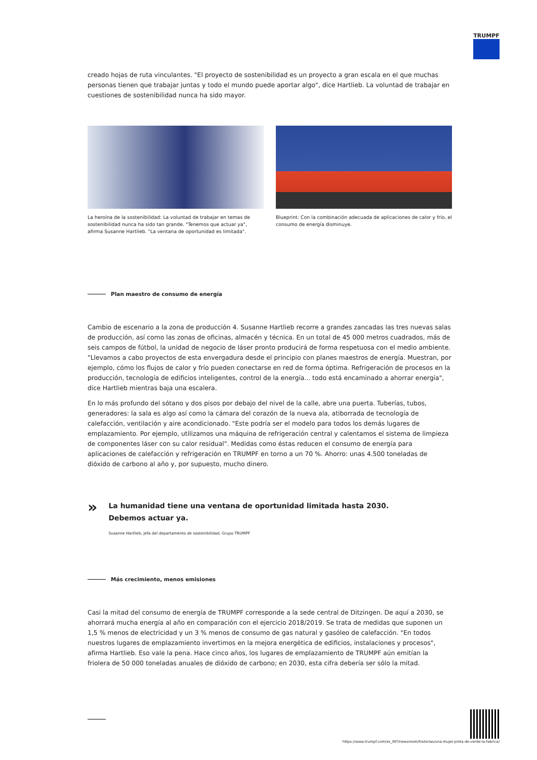TRUMPF
creado hojas de ruta vinculantes. "El proyecto de sostenibilidad es un proyecto a gran escala en el que muchas personas tienen que trabajar juntas y todo el mundo puede aportar algo", dice Hartlieb. La voluntad de trabajar en cuestiones de sostenibilidad nunca ha sido mayor.
La heroína de la sostenibilidad: La voluntad de trabajar en temas de sostenibilidad nunca ha sido tan grande. "Tenemos que actuar ya", afirma Susanne Hartlieb. "La ventana de oportunidad es limitada".
Blueprint: Con la combinación adecuada de aplicaciones de calor y frío, el consumo de energía disminuye.
Plan maestro de consumo de energía
Cambio de escenario a la zona de producción 4. Susanne Hartlieb recorre a grandes zancadas las tres nuevas salas de producción, así como las zonas de oficinas, almacén y técnica. En un total de 45 000 metros cuadrados, más de seis campos de fútbol, la unidad de negocio de láser pronto producirá de forma respetuosa con el medio ambiente. "Llevamos a cabo proyectos de esta envergadura desde el principio con planes maestros de energía. Muestran, por ejemplo, cómo los flujos de calor y frío pueden conectarse en red de forma óptima. Refrigeración de procesos en la producción, tecnología de edificios inteligentes, control de la energía... todo está encaminado a ahorrar energía", dice Hartlieb mientras baja una escalera.
En lo más profundo del sótano y dos pisos por debajo del nivel de la calle, abre una puerta. Tuberías, tubos, generadores: la sala es algo así como la cámara del corazón de la nueva ala, atiborrada de tecnología de calefacción, ventilación y aire acondicionado. "Este podría ser el modelo para todos los demás lugares de emplazamiento. Por ejemplo, utilizamos una máquina de refrigeración central y calentamos el sistema de limpieza de componentes láser con su calor residual". Medidas como éstas reducen el consumo de energía para aplicaciones de calefacción y refrigeración en TRUMPF en torno a un 70 %. Ahorro: unas 4.500 toneladas de dióxido de carbono al año y, por supuesto, mucho dinero.
»
La humanidad tiene una ventana de oportunidad limitada hasta 2030.
Debemos actuar ya.
Susanne Hartlieb, jefa del departamento de sostenibilidad, Grupo TRUMPF
Más crecimiento, menos emisiones
Casi la mitad del consumo de energía de TRUMPF corresponde a la sede central de Ditzingen. De aquí a 2030, se ahorrará mucha energía al año en comparación con el ejercicio 2018/2019. Se trata de medidas que suponen un 1,5 % menos de electricidad y un 3 % menos de consumo de gas natural y gasóleo de calefacción. "En todos nuestros lugares de emplazamiento invertimos en la mejora energética de edificios, instalaciones y procesos", afirma Hartlieb. Eso vale la pena. Hace cinco años, los lugares de emplazamiento de TRUMPF aún emitían la friolera de 50 000 toneladas anuales de dióxido de carbono; en 2030, esta cifra debería ser sólo la mitad.
https://www.trumpf.com/es_INT/newsroom/historias/una-mujer-pinta-de-verde-la-fabrica/